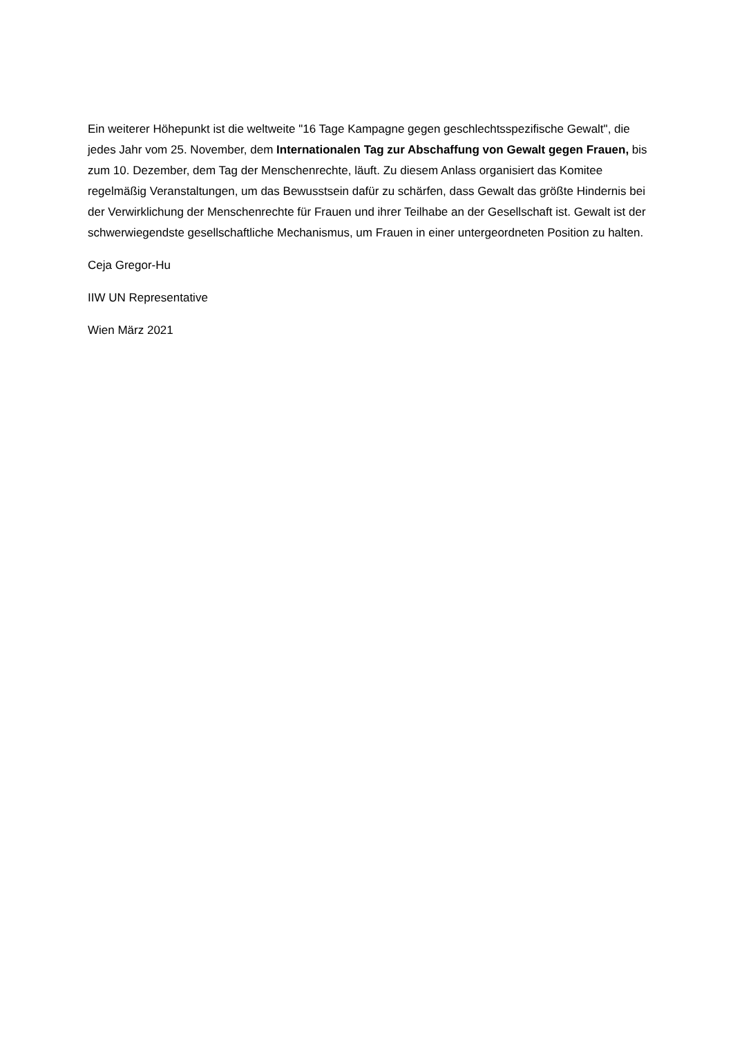Ein weiterer Höhepunkt ist die weltweite "16 Tage Kampagne gegen geschlechtsspezifische Gewalt", die jedes Jahr vom 25. November, dem Internationalen Tag zur Abschaffung von Gewalt gegen Frauen, bis zum 10. Dezember, dem Tag der Menschenrechte, läuft. Zu diesem Anlass organisiert das Komitee regelmäßig Veranstaltungen, um das Bewusstsein dafür zu schärfen, dass Gewalt das größte Hindernis bei der Verwirklichung der Menschenrechte für Frauen und ihrer Teilhabe an der Gesellschaft ist. Gewalt ist der schwerwiegendste gesellschaftliche Mechanismus, um Frauen in einer untergeordneten Position zu halten.
Ceja Gregor-Hu
IIW UN Representative
Wien März 2021